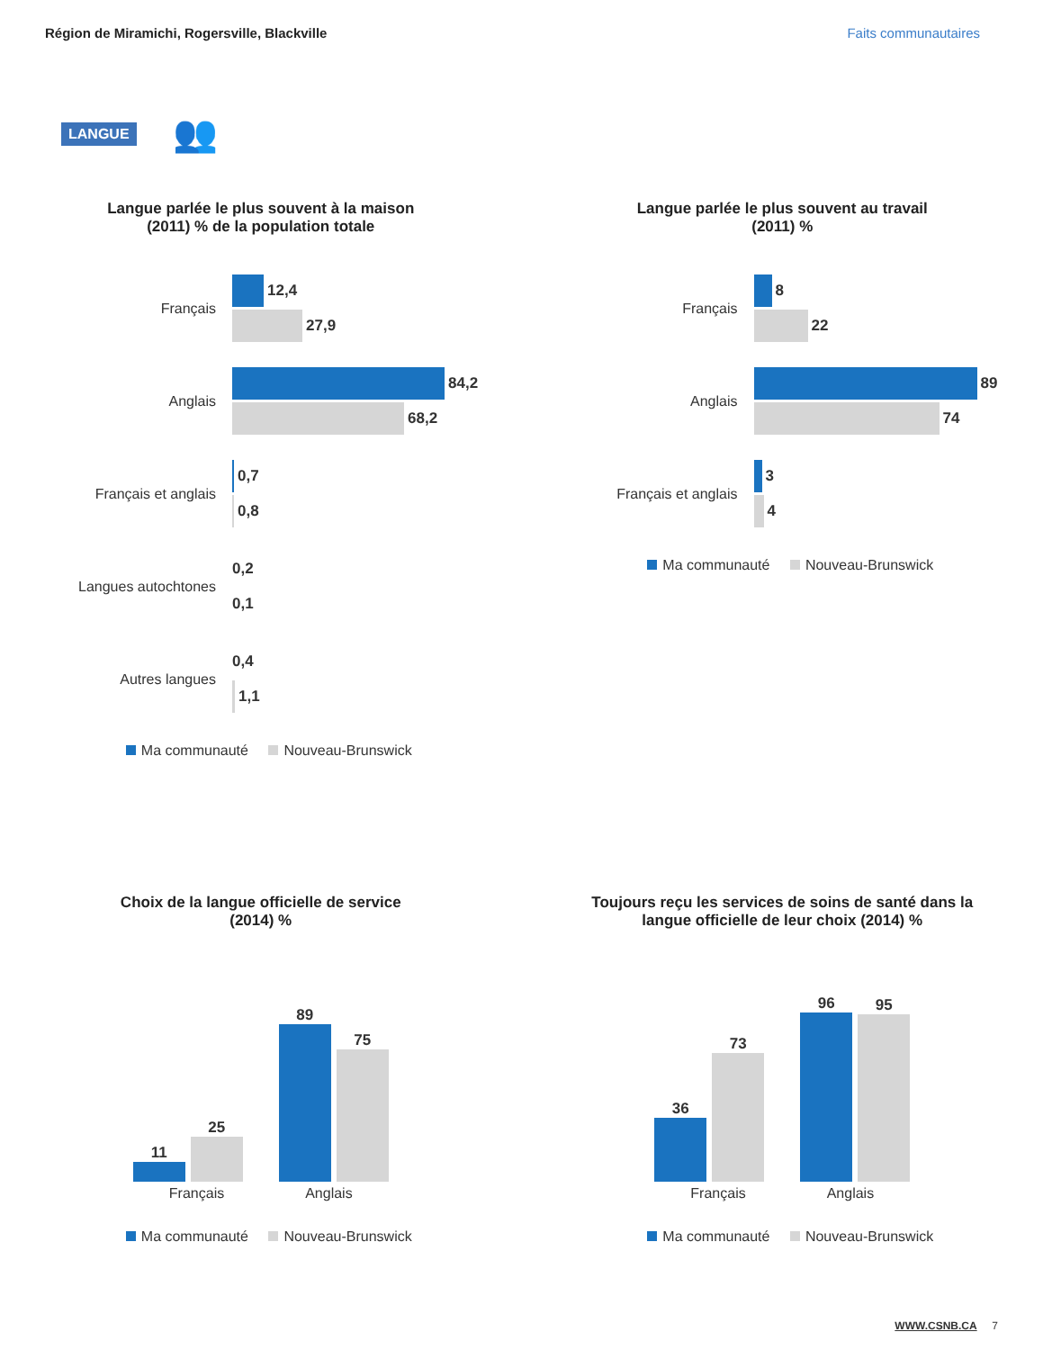Région de Miramichi, Rogersville, Blackville Faits communautaires
LANGUE 👥
Langue parlée le plus souvent à la maison
(2011) % de la population totale
Français
12,4
27,9
Anglais
84,2
68,2
Français et anglais
0,7
0,8
Langues autochtones
0,2
0,1
Autres langues
0,4
1,1
Ma communauté Nouveau-Brunswick
Langue parlée le plus souvent au travail
(2011) %
Français
8
22
Anglais
89
74
Français et anglais
3
4
Ma communauté Nouveau-Brunswick
Choix de la langue officielle de service
(2014) %
11
25
89
75
Français Anglais
Ma communauté Nouveau-Brunswick
Toujours reçu les services de soins de santé dans la
langue officielle de leur choix (2014) %
36
73
96
95
Français Anglais
Ma communauté Nouveau-Brunswick
WWW.CSNB.CA 7